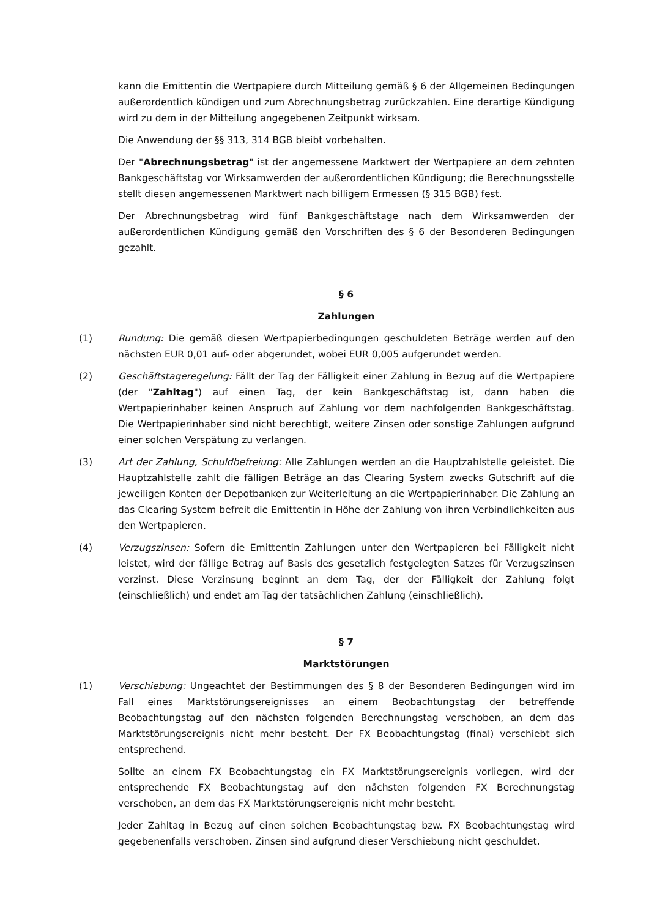kann die Emittentin die Wertpapiere durch Mitteilung gemäß § 6 der Allgemeinen Bedingungen außerordentlich kündigen und zum Abrechnungsbetrag zurückzahlen. Eine derartige Kündigung wird zu dem in der Mitteilung angegebenen Zeitpunkt wirksam.
Die Anwendung der §§ 313, 314 BGB bleibt vorbehalten.
Der "Abrechnungsbetrag" ist der angemessene Marktwert der Wertpapiere an dem zehnten Bankgeschäftstag vor Wirksamwerden der außerordentlichen Kündigung; die Berechnungsstelle stellt diesen angemessenen Marktwert nach billigem Ermessen (§ 315 BGB) fest.
Der Abrechnungsbetrag wird fünf Bankgeschäftstage nach dem Wirksamwerden der außerordentlichen Kündigung gemäß den Vorschriften des § 6 der Besonderen Bedingungen gezahlt.
§ 6
Zahlungen
(1) Rundung: Die gemäß diesen Wertpapierbedingungen geschuldeten Beträge werden auf den nächsten EUR 0,01 auf- oder abgerundet, wobei EUR 0,005 aufgerundet werden.
(2) Geschäftstageregelung: Fällt der Tag der Fälligkeit einer Zahlung in Bezug auf die Wertpapiere (der "Zahltag") auf einen Tag, der kein Bankgeschäftstag ist, dann haben die Wertpapierinhaber keinen Anspruch auf Zahlung vor dem nachfolgenden Bankgeschäftstag. Die Wertpapierinhaber sind nicht berechtigt, weitere Zinsen oder sonstige Zahlungen aufgrund einer solchen Verspätung zu verlangen.
(3) Art der Zahlung, Schuldbefreiung: Alle Zahlungen werden an die Hauptzahlstelle geleistet. Die Hauptzahlstelle zahlt die fälligen Beträge an das Clearing System zwecks Gutschrift auf die jeweiligen Konten der Depotbanken zur Weiterleitung an die Wertpapierinhaber. Die Zahlung an das Clearing System befreit die Emittentin in Höhe der Zahlung von ihren Verbindlichkeiten aus den Wertpapieren.
(4) Verzugszinsen: Sofern die Emittentin Zahlungen unter den Wertpapieren bei Fälligkeit nicht leistet, wird der fällige Betrag auf Basis des gesetzlich festgelegten Satzes für Verzugszinsen verzinst. Diese Verzinsung beginnt an dem Tag, der der Fälligkeit der Zahlung folgt (einschließlich) und endet am Tag der tatsächlichen Zahlung (einschließlich).
§ 7
Marktstörungen
(1) Verschiebung: Ungeachtet der Bestimmungen des § 8 der Besonderen Bedingungen wird im Fall eines Marktstörungsereignisses an einem Beobachtungstag der betreffende Beobachtungstag auf den nächsten folgenden Berechnungstag verschoben, an dem das Marktstörungsereignis nicht mehr besteht. Der FX Beobachtungstag (final) verschiebt sich entsprechend.
Sollte an einem FX Beobachtungstag ein FX Marktstörungsereignis vorliegen, wird der entsprechende FX Beobachtungstag auf den nächsten folgenden FX Berechnungstag verschoben, an dem das FX Marktstörungsereignis nicht mehr besteht.
Jeder Zahltag in Bezug auf einen solchen Beobachtungstag bzw. FX Beobachtungstag wird gegebenenfalls verschoben. Zinsen sind aufgrund dieser Verschiebung nicht geschuldet.